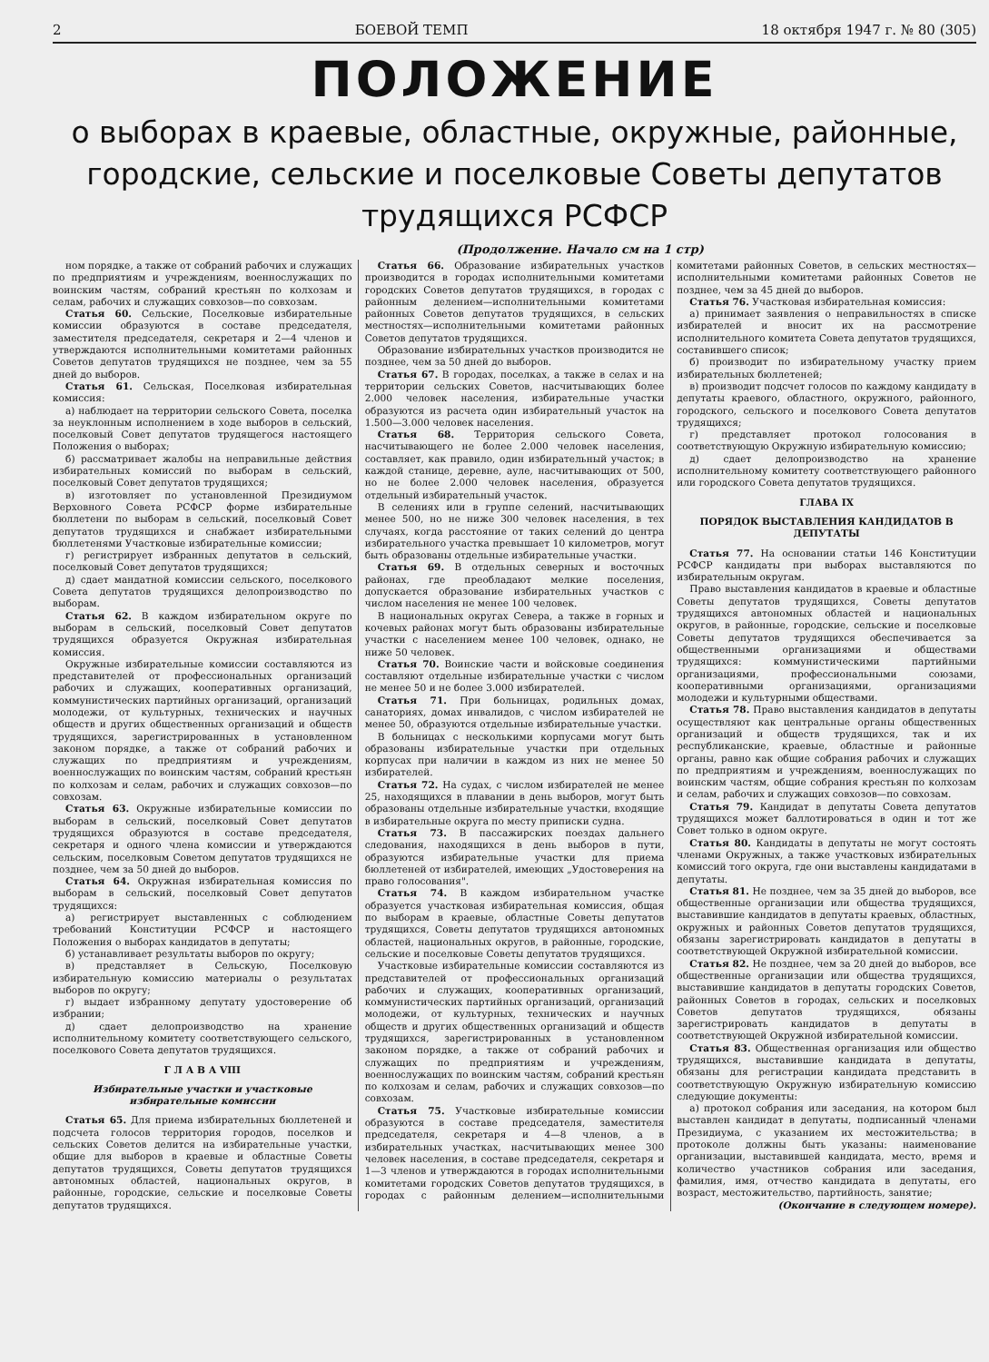2 БОЕВОЙ ТЕМП 18 октября 1947 г. № 80 (305)
ПОЛОЖЕНИЕ
о выборах в краевые, областные, окружные, районные, городские, сельские и поселковые Советы депутатов трудящихся РСФСР
(Продолжение. Начало см на 1 стр)
ном порядке, а также от собраний рабочих и служащих по предприятиям и учреждениям, военнослужащих по воинским частям, собраний крестьян по колхозам и селам, рабочих и служащих совхозов—по совхозам.
Статья 60. Сельские, Поселковые избирательные комиссии образуются в составе председателя, заместителя председателя, секретаря и 2—4 членов и утверждаются исполнительными комитетами районных Советов депутатов трудящихся не позднее, чем за 55 дней до выборов.
Статья 61. Сельская, Поселковая избирательная комиссия:
а) наблюдает на территории сельского Совета, поселка за неуклонным исполнением в ходе выборов в сельский, поселковый Совет депутатов трудящегося настоящего Положения о выборах;
б) рассматривает жалобы на неправильные действия избирательных комиссий по выборам в сельский, поселковый Совет депутатов трудящихся;
в) изготовляет по установленной Президиумом Верховного Совета РСФСР форме избирательные бюллетени по выборам в сельский, поселковый Совет депутатов трудящихся и снабжает избирательными бюллетенями Участковые избирательные комиссии;
г) регистрирует избранных депутатов в сельский, поселковый Совет депутатов трудящихся;
д) сдает мандатной комиссии сельского, поселкового Совета депутатов трудящихся делопроизводство по выборам.
Статья 62. В каждом избирательном округе по выборам в сельский, поселковый Совет депутатов трудящихся образуется Окружная избирательная комиссия.
Окружные избирательные комиссии составляются из представителей от профессиональных организаций рабочих и служащих, кооперативных организаций, коммунистических партийных организаций, организаций молодежи, от культурных, технических и научных обществ и других общественных организаций и обществ трудящихся, зарегистрированных в установленном законом порядке, а также от собраний рабочих и служащих по предприятиям и учреждениям, военнослужащих по воинским частям, собраний крестьян по колхозам и селам, рабочих и служащих совхозов—по совхозам.
Статья 63. Окружные избирательные комиссии по выборам в сельский, поселковый Совет депутатов трудящихся образуются в составе председателя, секретаря и одного члена комиссии и утверждаются сельским, поселковым Советом депутатов трудящихся не позднее, чем за 50 дней до выборов.
Статья 64. Окружная избирательная комиссия по выборам в сельский, поселковый Совет депутатов трудящихся:
а) регистрирует выставленных с соблюдением требований Конституции РСФСР и настоящего Положения о выборах кандидатов в депутаты;
б) устанавливает результаты выборов по округу;
в) представляет в Сельскую, Поселковую избирательную комиссию материалы о результатах выборов по округу;
г) выдает избранному депутату удостоверение об избрании;
д) сдает делопроизводство на хранение исполнительному комитету соответствующего сельского, поселкового Совета депутатов трудящихся.
Г Л А В А VIII
Избирательные участки и участковые избирательные комиссии
Статья 65. Для приема избирательных бюллетеней и подсчета голосов территория городов, поселков и сельских Советов делится на избирательные участки, общие для выборов в краевые и областные Советы депутатов трудящихся, Советы депутатов трудящихся автономных областей, национальных округов, в районные, городские, сельские и поселковые Советы депутатов трудящихся.
Статья 66. Образование избирательных участков производится в городах исполнительными комитетами городских Советов депутатов трудящихся, в городах с районным делением—исполнительными комитетами районных Советов депутатов трудящихся, в сельских местностях—исполнительными комитетами районных Советов депутатов трудящихся.
Образование избирательных участков производится не позднее, чем за 50 дней до выборов.
Статья 67. В городах, поселках, а также в селах и на территории сельских Советов, насчитывающих более 2.000 человек населения, избирательные участки образуются из расчета один избирательный участок на 1.500—3.000 человек населения.
Статья 68. Территория сельского Совета, насчитывающего не более 2.000 человек населения, составляет, как правило, один избирательный участок; в каждой станице, деревне, ауле, насчитывающих от 500, но не более 2.000 человек населения, образуется отдельный избирательный участок.
В селениях или в группе селений, насчитывающих менее 500, но не ниже 300 человек населения, в тех случаях, когда расстояние от таких селений до центра избирательного участка превышает 10 километров, могут быть образованы отдельные избирательные участки.
Статья 69. В отдельных северных и восточных районах, где преобладают мелкие поселения, допускается образование избирательных участков с числом населения не менее 100 человек.
В национальных округах Севера, а также в горных и кочевых районах могут быть образованы избирательные участки с населением менее 100 человек, однако, не ниже 50 человек.
Статья 70. Воинские части и войсковые соединения составляют отдельные избирательные участки с числом не менее 50 и не более 3.000 избирателей.
Статья 71. При больницах, родильных домах, санаториях, домах инвалидов, с числом избирателей не менее 50, образуются отдельные избирательные участки.
В больницах с несколькими корпусами могут быть образованы избирательные участки при отдельных корпусах при наличии в каждом из них не менее 50 избирателей.
Статья 72. На судах, с числом избирателей не менее 25, находящихся в плавании в день выборов, могут быть образованы отдельные избирательные участки, входящие в избирательные округа по месту приписки судна.
Статья 73. В пассажирских поездах дальнего следования, находящихся в день выборов в пути, образуются избирательные участки для приема бюллетеней от избирателей, имеющих „Удостоверения на право голосования".
Статья 74. В каждом избирательном участке образуется участковая избирательная комиссия, общая по выборам в краевые, областные Советы депутатов трудящихся, Советы депутатов трудящихся автономных областей, национальных округов, в районные, городские, сельские и поселковые Советы депутатов трудящихся.
Участковые избирательные комиссии составляются из представителей от профессиональных организаций рабочих и служащих, кооперативных организаций, коммунистических партийных организаций, организаций молодежи, от культурных, технических и научных обществ и других общественных организаций и обществ трудящихся, зарегистрированных в установленном законом порядке, а также от собраний рабочих и служащих по предприятиям и учреждениям, военнослужащих по воинским частям, собраний крестьян по колхозам и селам, рабочих и служащих совхозов—по совхозам.
Статья 75. Участковые избирательные комиссии образуются в составе председателя, заместителя председателя, секретаря и 4—8 членов, а в избирательных участках, насчитывающих менее 300 человек населения, в составе председателя, секретаря и 1—3 членов и утверждаются в городах исполнительными комитетами городских Советов депутатов трудящихся, в городах с районным делением—исполнительными комитетами районных Советов, в сельских местностях—исполнительными комитетами районных Советов не позднее, чем за 45 дней до выборов.
Статья 76. Участковая избирательная комиссия:
а) принимает заявления о неправильностях в списке избирателей и вносит их на рассмотрение исполнительного комитета Совета депутатов трудящихся, составившего список;
б) производит по избирательному участку прием избирательных бюллетеней;
в) производит подсчет голосов по каждому кандидату в депутаты краевого, областного, окружного, районного, городского, сельского и поселкового Совета депутатов трудящихся;
г) представляет протокол голосования в соответствующую Окружную избирательную комиссию;
д) сдает делопроизводство на хранение исполнительному комитету соответствующего районного или городского Совета депутатов трудящихся.
ГЛАВА IX
ПОРЯДОК ВЫСТАВЛЕНИЯ КАНДИДАТОВ В ДЕПУТАТЫ
Статья 77. На основании статьи 146 Конституции РСФСР кандидаты при выборах выставляются по избирательным округам.
Право выставления кандидатов в краевые и областные Советы депутатов трудящихся, Советы депутатов трудящихся автономных областей и национальных округов, в районные, городские, сельские и поселковые Советы депутатов трудящихся обеспечивается за общественными организациями и обществами трудящихся: коммунистическими партийными организациями, профессиональными союзами, кооперативными организациями, организациями молодежи и культурными обществами.
Статья 78. Право выставления кандидатов в депутаты осуществляют как центральные органы общественных организаций и обществ трудящихся, так и их республиканские, краевые, областные и районные органы, равно как общие собрания рабочих и служащих по предприятиям и учреждениям, военнослужащих по воинским частям, общие собрания крестьян по колхозам и селам, рабочих и служащих совхозов—по совхозам.
Статья 79. Кандидат в депутаты Совета депутатов трудящихся может баллотироваться в один и тот же Совет только в одном округе.
Статья 80. Кандидаты в депутаты не могут состоять членами Окружных, а также участковых избирательных комиссий того округа, где они выставлены кандидатами в депутаты.
Статья 81. Не позднее, чем за 35 дней до выборов, все общественные организации или общества трудящихся, выставившие кандидатов в депутаты краевых, областных, окружных и районных Советов депутатов трудящихся, обязаны зарегистрировать кандидатов в депутаты в соответствующей Окружной избирательной комиссии.
Статья 82. Не позднее, чем за 20 дней до выборов, все общественные организации или общества трудящихся, выставившие кандидатов в депутаты городских Советов, районных Советов в городах, сельских и поселковых Советов депутатов трудящихся, обязаны зарегистрировать кандидатов в депутаты в соответствующей Окружной избирательной комиссии.
Статья 83. Общественная организация или общество трудящихся, выставившие кандидата в депутаты, обязаны для регистрации кандидата представить в соответствующую Окружную избирательную комиссию следующие документы:
а) протокол собрания или заседания, на котором был выставлен кандидат в депутаты, подписанный членами Президиума, с указанием их местожительства; в протоколе должны быть указаны: наименование организации, выставившей кандидата, место, время и количество участников собрания или заседания, фамилия, имя, отчество кандидата в депутаты, его возраст, местожительство, партийность, занятие;
(Окончание в следующем номере).